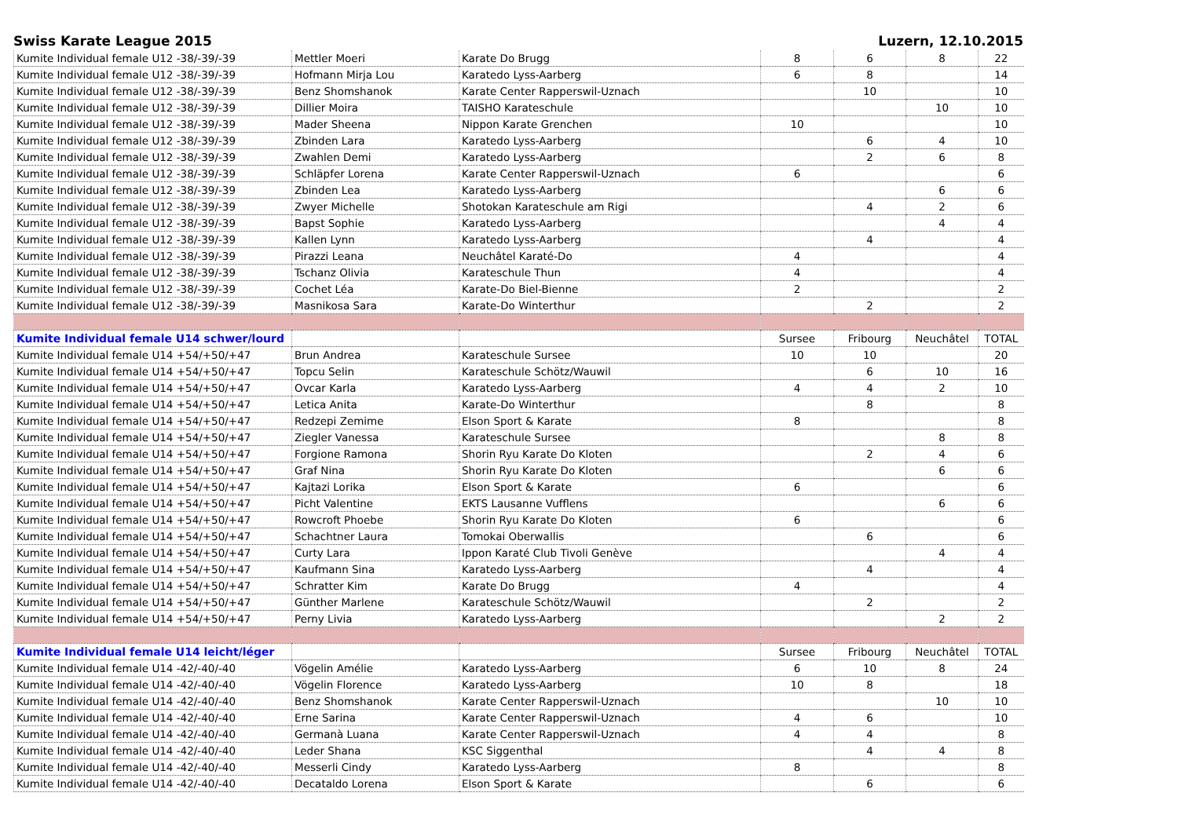Swiss Karate League 2015 Luzern, 12.10.2015
| Kumite Individual female U12 -38/-39/-39 | Mettler Moeri | Karate Do Brugg | 8 | 6 | 8 | 22 |
| Kumite Individual female U12 -38/-39/-39 | Hofmann Mirja Lou | Karatedo Lyss-Aarberg | 6 | 8 | | 14 |
| Kumite Individual female U12 -38/-39/-39 | Benz Shomshanok | Karate Center Rapperswil-Uznach | | 10 | | 10 |
| Kumite Individual female U12 -38/-39/-39 | Dillier Moira | TAISHO Karateschule | | | 10 | 10 |
| Kumite Individual female U12 -38/-39/-39 | Mader Sheena | Nippon Karate Grenchen | 10 | | | 10 |
| Kumite Individual female U12 -38/-39/-39 | Zbinden Lara | Karatedo Lyss-Aarberg | | 6 | 4 | 10 |
| Kumite Individual female U12 -38/-39/-39 | Zwahlen Demi | Karatedo Lyss-Aarberg | | 2 | 6 | 8 |
| Kumite Individual female U12 -38/-39/-39 | Schläpfer Lorena | Karate Center Rapperswil-Uznach | 6 | | | 6 |
| Kumite Individual female U12 -38/-39/-39 | Zbinden Lea | Karatedo Lyss-Aarberg | | | 6 | 6 |
| Kumite Individual female U12 -38/-39/-39 | Zwyer Michelle | Shotokan Karateschule am Rigi | | 4 | 2 | 6 |
| Kumite Individual female U12 -38/-39/-39 | Bapst Sophie | Karatedo Lyss-Aarberg | | | 4 | 4 |
| Kumite Individual female U12 -38/-39/-39 | Kallen Lynn | Karatedo Lyss-Aarberg | | 4 | | 4 |
| Kumite Individual female U12 -38/-39/-39 | Pirazzi Leana | Neuchâtel Karaté-Do | 4 | | | 4 |
| Kumite Individual female U12 -38/-39/-39 | Tschanz Olivia | Karateschule Thun | 4 | | | 4 |
| Kumite Individual female U12 -38/-39/-39 | Cochet Léa | Karate-Do Biel-Bienne | 2 | | | 2 |
| Kumite Individual female U12 -38/-39/-39 | Masnikosa Sara | Karate-Do Winterthur | | 2 | | 2 |
| Kumite Individual female U14 schwer/lourd | | | Sursee | Fribourg | Neuchâtel | TOTAL |
| Kumite Individual female U14 +54/+50/+47 | Brun Andrea | Karateschule Sursee | 10 | 10 | | 20 |
| Kumite Individual female U14 +54/+50/+47 | Topcu Selin | Karateschule Schötz/Wauwil | | 6 | 10 | 16 |
| Kumite Individual female U14 +54/+50/+47 | Ovcar Karla | Karatedo Lyss-Aarberg | 4 | 4 | 2 | 10 |
| Kumite Individual female U14 +54/+50/+47 | Letica Anita | Karate-Do Winterthur | | 8 | | 8 |
| Kumite Individual female U14 +54/+50/+47 | Redzepi Zemime | Elson Sport & Karate | 8 | | | 8 |
| Kumite Individual female U14 +54/+50/+47 | Ziegler Vanessa | Karateschule Sursee | | | 8 | 8 |
| Kumite Individual female U14 +54/+50/+47 | Forgione Ramona | Shorin Ryu Karate Do Kloten | | 2 | 4 | 6 |
| Kumite Individual female U14 +54/+50/+47 | Graf Nina | Shorin Ryu Karate Do Kloten | | | 6 | 6 |
| Kumite Individual female U14 +54/+50/+47 | Kajtazi Lorika | Elson Sport & Karate | 6 | | | 6 |
| Kumite Individual female U14 +54/+50/+47 | Picht Valentine | EKTS Lausanne Vufflens | | | 6 | 6 |
| Kumite Individual female U14 +54/+50/+47 | Rowcroft Phoebe | Shorin Ryu Karate Do Kloten | 6 | | | 6 |
| Kumite Individual female U14 +54/+50/+47 | Schachtner Laura | Tomokai Oberwallis | | 6 | | 6 |
| Kumite Individual female U14 +54/+50/+47 | Curty Lara | Ippon Karaté Club Tivoli Genève | | | 4 | 4 |
| Kumite Individual female U14 +54/+50/+47 | Kaufmann Sina | Karatedo Lyss-Aarberg | | 4 | | 4 |
| Kumite Individual female U14 +54/+50/+47 | Schratter Kim | Karate Do Brugg | 4 | | | 4 |
| Kumite Individual female U14 +54/+50/+47 | Günther Marlene | Karateschule Schötz/Wauwil | | 2 | | 2 |
| Kumite Individual female U14 +54/+50/+47 | Perny Livia | Karatedo Lyss-Aarberg | | | 2 | 2 |
| Kumite Individual female U14 leicht/léger | | | Sursee | Fribourg | Neuchâtel | TOTAL |
| Kumite Individual female U14 -42/-40/-40 | Vögelin Amélie | Karatedo Lyss-Aarberg | 6 | 10 | 8 | 24 |
| Kumite Individual female U14 -42/-40/-40 | Vögelin Florence | Karatedo Lyss-Aarberg | 10 | 8 | | 18 |
| Kumite Individual female U14 -42/-40/-40 | Benz Shomshanok | Karate Center Rapperswil-Uznach | | | 10 | 10 |
| Kumite Individual female U14 -42/-40/-40 | Erne Sarina | Karate Center Rapperswil-Uznach | 4 | 6 | | 10 |
| Kumite Individual female U14 -42/-40/-40 | Germanà Luana | Karate Center Rapperswil-Uznach | 4 | 4 | | 8 |
| Kumite Individual female U14 -42/-40/-40 | Leder Shana | KSC Siggenthal | | 4 | 4 | 8 |
| Kumite Individual female U14 -42/-40/-40 | Messerli Cindy | Karatedo Lyss-Aarberg | 8 | | | 8 |
| Kumite Individual female U14 -42/-40/-40 | Decataldo Lorena | Elson Sport & Karate | | 6 | | 6 |